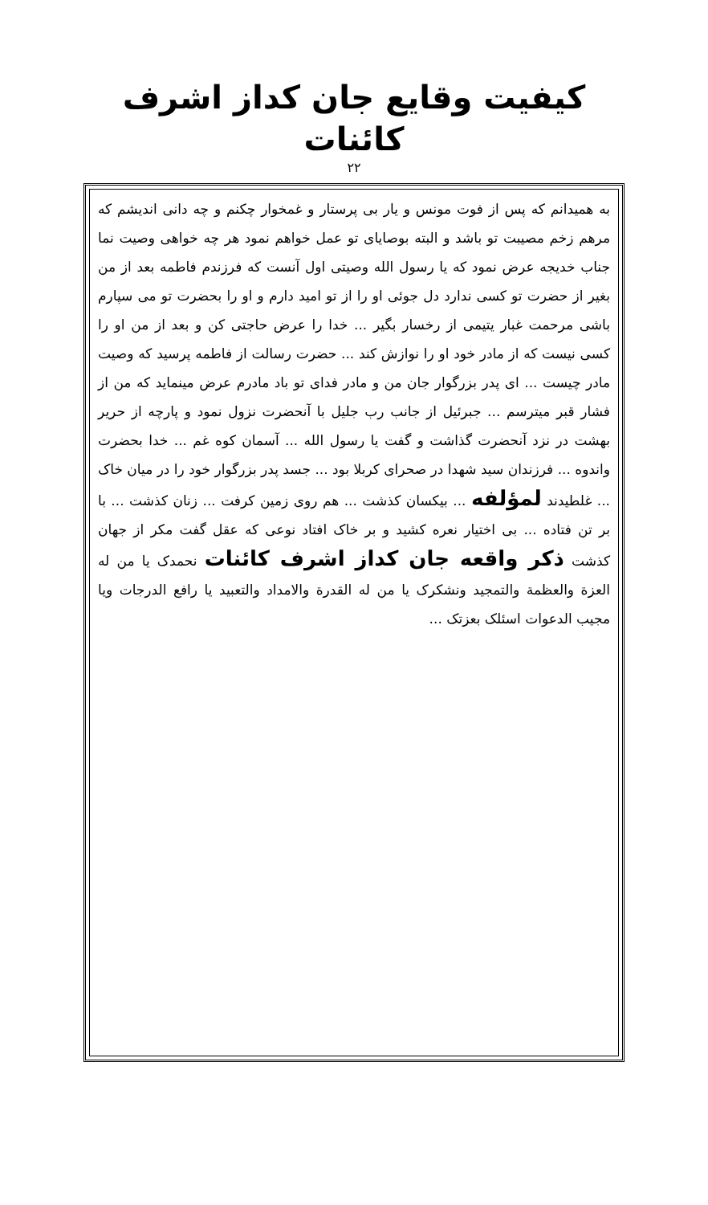کیفیت وقایع جان کداز اشرف
کائنات
۲۲
به همیدانم که پس از فوت مونس و یار بی پرستار و غمخوار چکنم و چه دانی اندیشم که مرهم زخم مصیبت تو باشد و البته بوصایای تو عمل خواهم نمود هر چه خواهی وصیت نما جناب خدیجه عرض نمود که یا رسول الله وصیتی اول آنست که فرزندم فاطمه بعد از من بغیر از حضرت تو کسی ندارد دل جوئی او را از تو امید دارم و او را بحضرت تو می سپارم باشی مرحمت غبار یتیمی از رخسار بگیر ... خدا را عرض حاجتی کن و بعد از من او را کسی نیست که از مادر خود او را نوازش کند ... حضرت رسالت از فاطمه پرسید که وصیت مادر چیست ... ای پدر بزرگوار جان من و مادر فدای تو باد مادرم عرض مینماید که من از فشار قبر میترسم ... جبرئیل از جانب رب جلیل با آنحضرت نزول نمود و پارچه از حریر بهشت در نزد آنحضرت گذاشت و گفت یا رسول الله ... آسمان کوه غم ... خدا بحضرت واندوه ... فرزندان سید شهدا در صحرای کربلا بود ... جسد پدر بزرگوار خود را در میان خاک ... غلطیدند لمؤلفه ... بیکسان کذشت ... هم روی زمین کرفت ... زنان کذشت ... با بر تن فتاده ... بی اختیار نعره کشید و بر خاک افتاد نوعی که عقل گفت مکر از جهان کذشت ذکر واقعه جان کداز اشرف کائنات نحمدک یا من له العزة والعظمة والتمجید ونشکرک یا من له القدرة والامداد والتعبید یا رافع الدرجات ویا مجیب الدعوات اسئلک بعزتک ...